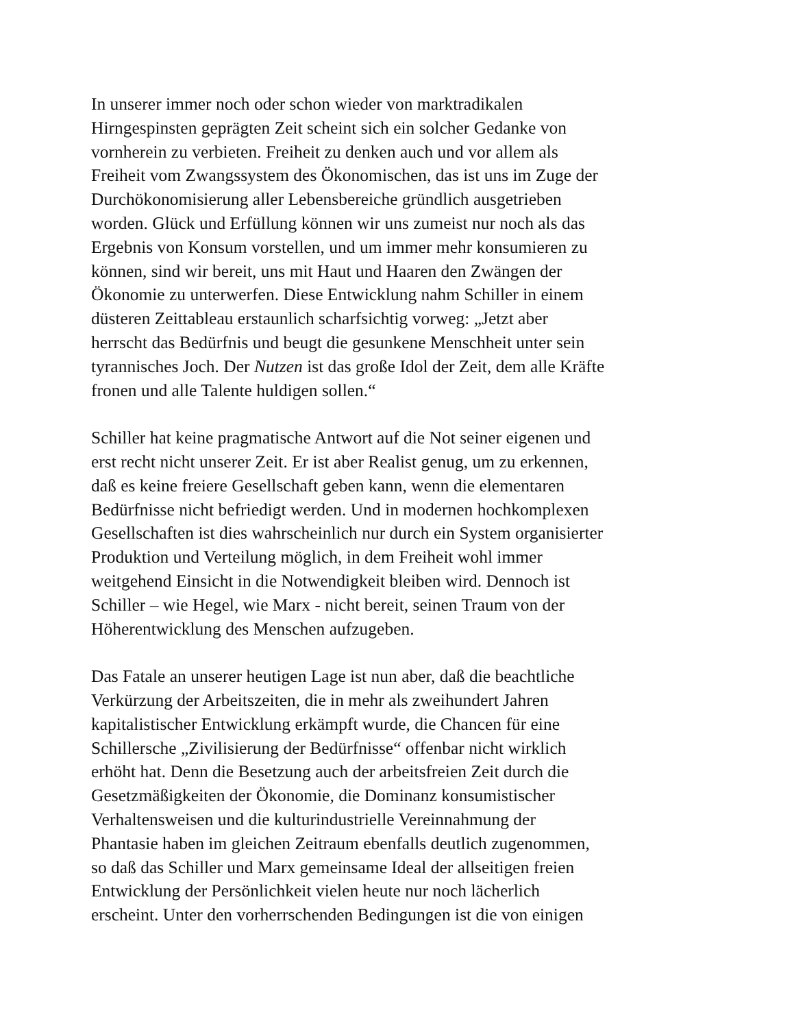In unserer immer noch oder schon wieder von marktradikalen
Hirngespinsten geprägten Zeit scheint sich ein solcher Gedanke von
vornherein zu verbieten. Freiheit zu denken auch und vor allem als
Freiheit vom Zwangssystem des Ökonomischen, das ist uns im Zuge der
Durchökonomisierung aller Lebensbereiche gründlich ausgetrieben
worden. Glück und Erfüllung können wir uns zumeist nur noch als das
Ergebnis von Konsum vorstellen, und um immer mehr konsumieren zu
können, sind wir bereit, uns mit Haut und Haaren den Zwängen der
Ökonomie zu unterwerfen. Diese Entwicklung nahm Schiller in einem
düsteren Zeittableau erstaunlich scharfsichtig vorweg: „Jetzt aber
herrscht das Bedürfnis und beugt die gesunkene Menschheit unter sein
tyrannisches Joch. Der Nutzen ist das große Idol der Zeit, dem alle Kräfte
fronen und alle Talente huldigen sollen.“
Schiller hat keine pragmatische Antwort auf die Not seiner eigenen und
erst recht nicht unserer Zeit. Er ist aber Realist genug, um zu erkennen,
daß es keine freiere Gesellschaft geben kann, wenn die elementaren
Bedürfnisse nicht befriedigt werden. Und in modernen hochkomplexen
Gesellschaften ist dies wahrscheinlich nur durch ein System organisierter
Produktion und Verteilung möglich, in dem Freiheit wohl immer
weitgehend Einsicht in die Notwendigkeit bleiben wird. Dennoch ist
Schiller – wie Hegel, wie Marx - nicht bereit, seinen Traum von der
Höherentwicklung des Menschen aufzugeben.
Das Fatale an unserer heutigen Lage ist nun aber, daß die beachtliche
Verkürzung der Arbeitszeiten, die in mehr als zweihundert Jahren
kapitalistischer Entwicklung erkämpft wurde, die Chancen für eine
Schillersche „Zivilisierung der Bedürfnisse“ offenbar nicht wirklich
erhöht hat. Denn die Besetzung auch der arbeitsfreien Zeit durch die
Gesetzmäßigkeiten der Ökonomie, die Dominanz konsumistischer
Verhaltensweisen und die kulturindustrielle Vereinnahmung der
Phantasie haben im gleichen Zeitraum ebenfalls deutlich zugenommen,
so daß das Schiller und Marx gemeinsame Ideal der allseitigen freien
Entwicklung der Persönlichkeit vielen heute nur noch lächerlich
erscheint. Unter den vorherrschenden Bedingungen ist die von einigen